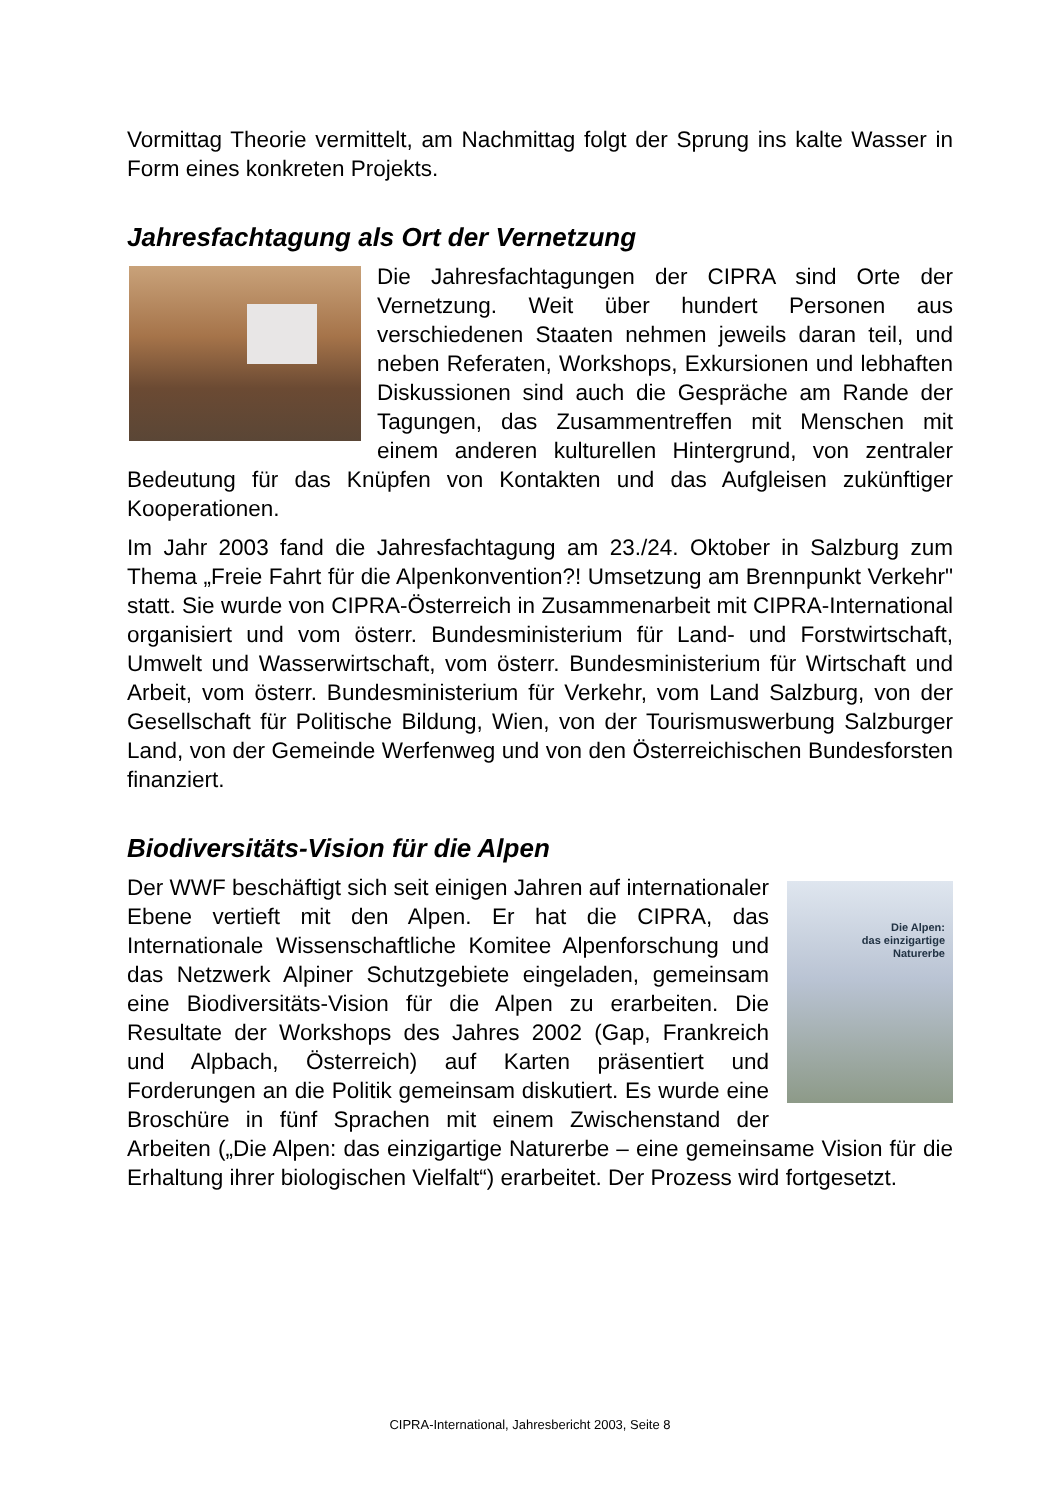Vormittag Theorie vermittelt, am Nachmittag folgt der Sprung ins kalte Wasser in Form eines konkreten Projekts.
Jahresfachtagung als Ort der Vernetzung
Die Jahresfachtagungen der CIPRA sind Orte der Vernetzung. Weit über hundert Personen aus verschiedenen Staaten nehmen jeweils daran teil, und neben Referaten, Workshops, Exkursionen und lebhaften Diskussionen sind auch die Gespräche am Rande der Tagungen, das Zusammentreffen mit Menschen mit einem anderen kulturellen Hintergrund, von zentraler Bedeutung für das Knüpfen von Kontakten und das Aufgleisen zukünftiger Kooperationen.
Im Jahr 2003 fand die Jahresfachtagung am 23./24. Oktober in Salzburg zum Thema „Freie Fahrt für die Alpenkonvention?! Umsetzung am Brennpunkt Verkehr" statt. Sie wurde von CIPRA-Österreich in Zusammenarbeit mit CIPRA-International organisiert und vom österr. Bundesministerium für Land- und Forstwirtschaft, Umwelt und Wasserwirtschaft, vom österr. Bundesministerium für Wirtschaft und Arbeit, vom österr. Bundesministerium für Verkehr, vom Land Salzburg, von der Gesellschaft für Politische Bildung, Wien, von der Tourismuswerbung Salzburger Land, von der Gemeinde Werfenweg und von den Österreichischen Bundesforsten finanziert.
Biodiversitäts-Vision für die Alpen
Die Alpen:
das einzigartige
Naturerbe
Der WWF beschäftigt sich seit einigen Jahren auf internationaler Ebene vertieft mit den Alpen. Er hat die CIPRA, das Internationale Wissenschaftliche Komitee Alpenforschung und das Netzwerk Alpiner Schutzgebiete eingeladen, gemeinsam eine Biodiversitäts-Vision für die Alpen zu erarbeiten. Die Resultate der Workshops des Jahres 2002 (Gap, Frankreich und Alpbach, Österreich) auf Karten präsentiert und Forderungen an die Politik gemeinsam diskutiert. Es wurde eine Broschüre in fünf Sprachen mit einem Zwischenstand der Arbeiten („Die Alpen: das einzigartige Naturerbe – eine gemeinsame Vision für die Erhaltung ihrer biologischen Vielfalt“) erarbeitet. Der Prozess wird fortgesetzt.
CIPRA-International, Jahresbericht 2003, Seite 8